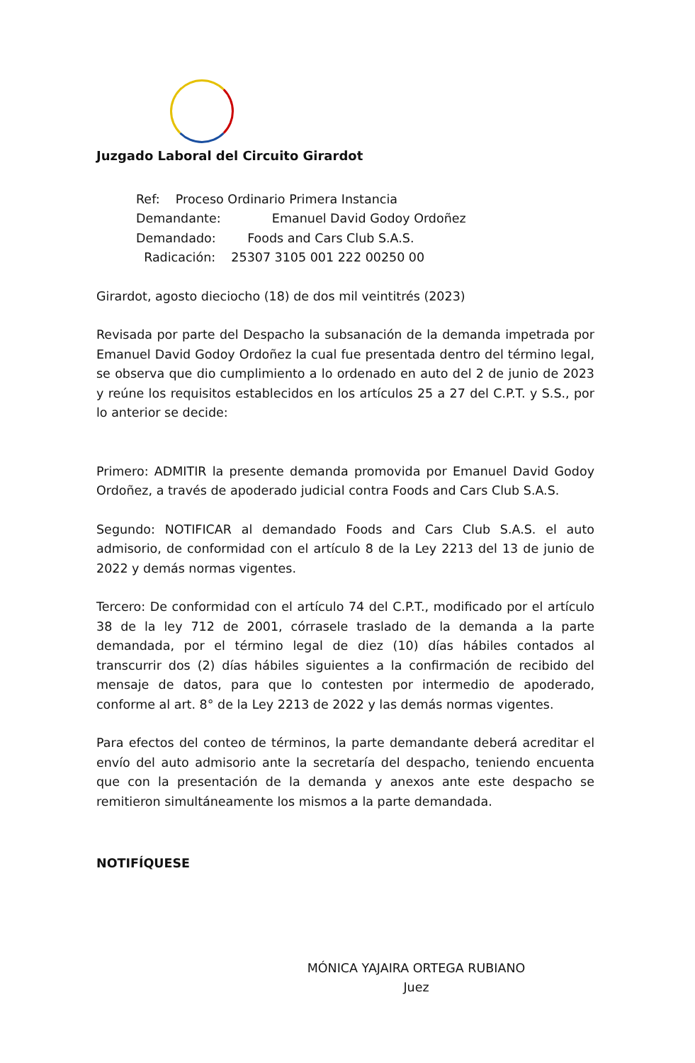Juzgado Laboral del Circuito Girardot
Ref: Proceso Ordinario Primera Instancia
Demandante: Emanuel David Godoy Ordoñez
Demandado: Foods and Cars Club S.A.S.
Radicación: 25307 3105 001 222 00250 00
Girardot, agosto dieciocho (18) de dos mil veintitrés (2023)
Revisada por parte del Despacho la subsanación de la demanda impetrada por Emanuel David Godoy Ordoñez la cual fue presentada dentro del término legal, se observa que dio cumplimiento a lo ordenado en auto del 2 de junio de 2023 y reúne los requisitos establecidos en los artículos 25 a 27 del C.P.T. y S.S., por lo anterior se decide:
Primero: ADMITIR la presente demanda promovida por Emanuel David Godoy Ordoñez, a través de apoderado judicial contra Foods and Cars Club S.A.S.
Segundo: NOTIFICAR al demandado Foods and Cars Club S.A.S. el auto admisorio, de conformidad con el artículo 8 de la Ley 2213 del 13 de junio de 2022 y demás normas vigentes.
Tercero: De conformidad con el artículo 74 del C.P.T., modificado por el artículo 38 de la ley 712 de 2001, córrasele traslado de la demanda a la parte demandada, por el término legal de diez (10) días hábiles contados al transcurrir dos (2) días hábiles siguientes a la confirmación de recibido del mensaje de datos, para que lo contesten por intermedio de apoderado, conforme al art. 8° de la Ley 2213 de 2022 y las demás normas vigentes.
Para efectos del conteo de términos, la parte demandante deberá acreditar el envío del auto admisorio ante la secretaría del despacho, teniendo encuenta que con la presentación de la demanda y anexos ante este despacho se remitieron simultáneamente los mismos a la parte demandada.
NOTIFÍQUESE
MÓNICA YAJAIRA ORTEGA RUBIANO
Juez